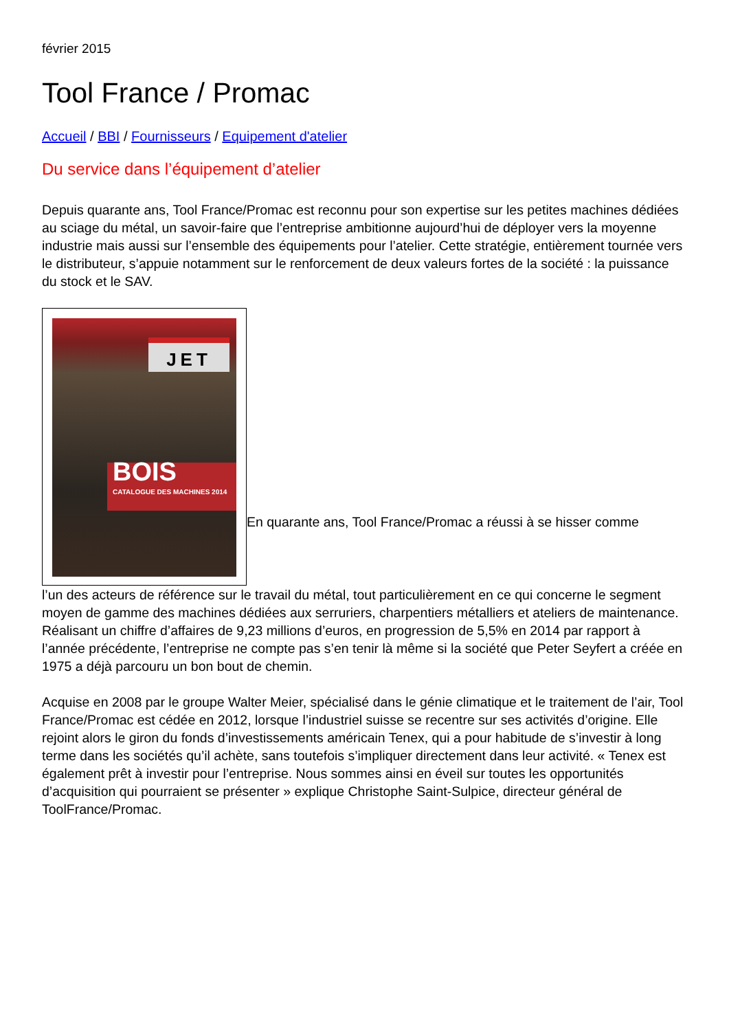février 2015
Tool France / Promac
Accueil / BBI / Fournisseurs / Equipement d'atelier
Du service dans l’équipement d’atelier
Depuis quarante ans, Tool France/Promac est reconnu pour son expertise sur les petites machines dédiées au sciage du métal, un savoir-faire que l’entreprise ambitionne aujourd’hui de déployer vers la moyenne industrie mais aussi sur l’ensemble des équipements pour l’atelier. Cette stratégie, entièrement tournée vers le distributeur, s’appuie notamment sur le renforcement de deux valeurs fortes de la société : la puissance du stock et le SAV.
JET
BOIS
CATALOGUE DES MACHINES 2014 En quarante ans, Tool France/Promac a réussi à se hisser comme
l’un des acteurs de référence sur le travail du métal, tout particulièrement en ce qui concerne le segment moyen de gamme des machines dédiées aux serruriers, charpentiers métalliers et ateliers de maintenance. Réalisant un chiffre d’affaires de 9,23 millions d’euros, en progression de 5,5% en 2014 par rapport à l’année précédente, l’entreprise ne compte pas s’en tenir là même si la société que Peter Seyfert a créée en 1975 a déjà parcouru un bon bout de chemin.
Acquise en 2008 par le groupe Walter Meier, spécialisé dans le génie climatique et le traitement de l’air, Tool France/Promac est cédée en 2012, lorsque l’industriel suisse se recentre sur ses activités d’origine. Elle rejoint alors le giron du fonds d’investissements américain Tenex, qui a pour habitude de s’investir à long terme dans les sociétés qu’il achète, sans toutefois s’impliquer directement dans leur activité. « Tenex est également prêt à investir pour l’entreprise. Nous sommes ainsi en éveil sur toutes les opportunités d’acquisition qui pourraient se présenter » explique Christophe Saint-Sulpice, directeur général de ToolFrance/Promac.